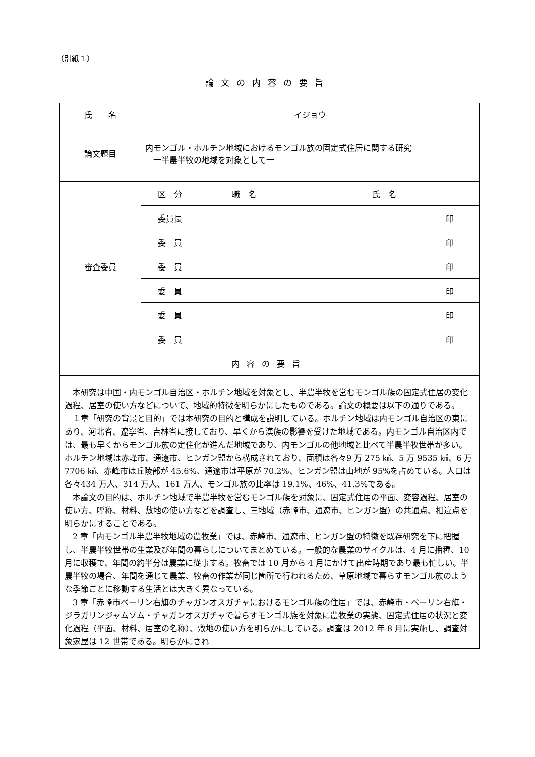（別紙１）
論文の内容の要旨
| 氏 名 | イジョウ | | |
| 論文題目 | 内モンゴル・ホルチン地域におけるモンゴル族の固定式住居に関する研究 一半農半牧の地域を対象として一 | | |
| 審査委員 | 区 分 | 職 名 | 氏 名 |
| | 委員長 | | 印 |
| | 委 員 | | 印 |
| | 委 員 | | 印 |
| | 委 員 | | 印 |
| | 委 員 | | 印 |
| | 委 員 | | 印 |
| 内容の要旨 | | | |
| 本研究は中国・内モンゴル自治区・ホルチン地域を対象とし、半農半牧を営むモンゴル族の固定式住居の変化過程、居室の使い方などについて、地域的特徴を明らかにしたものである。論文の概要は以下の通りである。 １章「研究の背景と目的」では本研究の目的と構成を説明している。ホルチン地域は内モンゴル自治区の東にあり、河北省、遼寧省、吉林省に接しており、早くから漢族の影響を受けた地域である。内モンゴル自治区内では、最も早くからモンゴル族の定住化が進んだ地域であり、内モンゴルの他地域と比べて半農半牧世帯が多い。ホルチン地域は赤峰市、通遼市、ヒンガン盟から構成されており、面積は各々9 万 275 ㎢、5 万 9535 ㎢、6 万 7706 ㎢、赤峰市は丘陵部が 45.6%、通遼市は平原が 70.2%、ヒンガン盟は山地が 95%を占めている。人口は各々434 万人、314 万人、161 万人、モンゴル族の比率は 19.1%、46%、41.3%である。 本論文の目的は、ホルチン地域で半農半牧を営むモンゴル族を対象に、固定式住居の平面、変容過程、居室の使い方、呼称、材料、敷地の使い方などを調査し、三地域（赤峰市、通遼市、ヒンガン盟）の共通点、相違点を明らかにすることである。 2 章「内モンゴル半農半牧地域の農牧業」では、赤峰市、通遼市、ヒンガン盟の特徴を既存研究を下に把握し、半農半牧世帯の生業及び年間の暮らしについてまとめている。一般的な農業のサイクルは、4 月に播種、10 月に収穫で、年間の約半分は農業に従事する。牧畜では 10 月から 4 月にかけて出産時期であり最も忙しい。半農半牧の場合、年間を通じて農業、牧畜の作業が同じ箇所で行われるため、草原地域で暮らすモンゴル族のような季節ごとに移動する生活とは大きく異なっている。 3 章「赤峰市ベーリン右旗のチャガンオスガチャにおけるモンゴル族の住居」では、赤峰市・ベーリン右旗・ジラガリンジャムソム・チャガンオスガチャで暮らすモンゴル族を対象に農牧業の実態、固定式住居の状況と変化過程（平面、材料、居室の名称）、敷地の使い方を明らかにしている。調査は 2012 年 8 月に実施し、調査対象家屋は 12 世帯である。明らかにされ | | | |